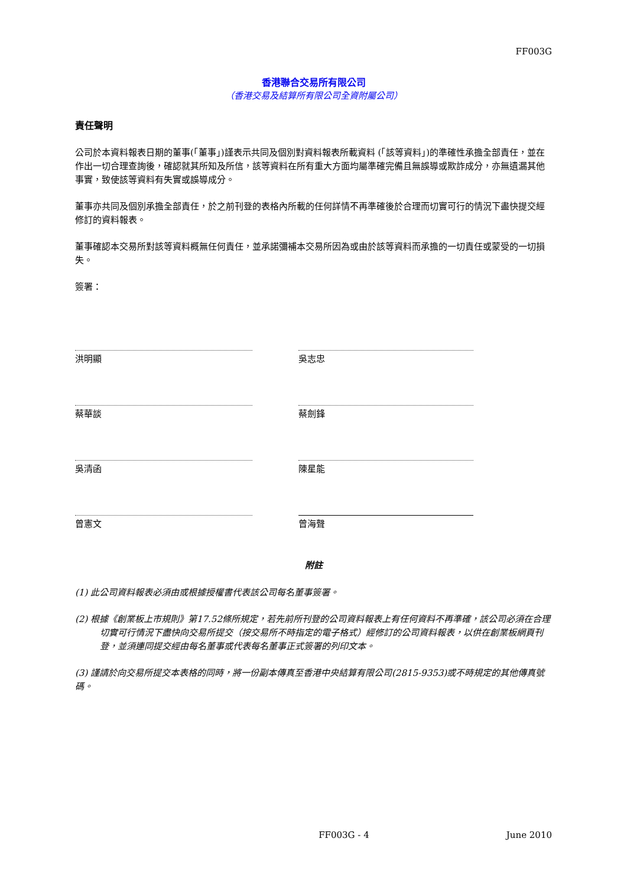FF003G
香港聯合交易所有限公司
（香港交易及結算所有限公司全資附屬公司）
責任聲明
公司於本資料報表日期的董事(「董事」)謹表示共同及個別對資料報表所載資料 (「該等資料」)的準確性承擔全部責任，並在作出一切合理查詢後，確認就其所知及所信，該等資料在所有重大方面均屬準確完備且無誤導或欺詐成分，亦無遺漏其他事實，致使該等資料有失實或誤導成分。
董事亦共同及個別承擔全部責任，於之前刊登的表格內所載的任何詳情不再準確後於合理而切實可行的情況下盡快提交經修訂的資料報表。
董事確認本交易所對該等資料概無任何責任，並承諾彌補本交易所因為或由於該等資料而承擔的一切責任或蒙受的一切損失。
簽署：
洪明顯 吳志忠
蔡華談 蔡劍鋒
吳清函 陳星能
曾憲文 曾海聲
附註
(1) 此公司資料報表必須由或根據授權書代表該公司每名董事簽署。
(2) 根據《創業板上市規則》第17.52條所規定，若先前所刊登的公司資料報表上有任何資料不再準確，該公司必須在合理切實可行情況下盡快向交易所提交（按交易所不時指定的電子格式）經修訂的公司資料報表，以供在創業板網頁刊登，並須連同提交經由每名董事或代表每名董事正式簽署的列印文本。
(3) 謹請於向交易所提交本表格的同時，將一份副本傳真至香港中央結算有限公司(2815-9353)或不時規定的其他傳真號碼。
FF003G - 4 June 2010